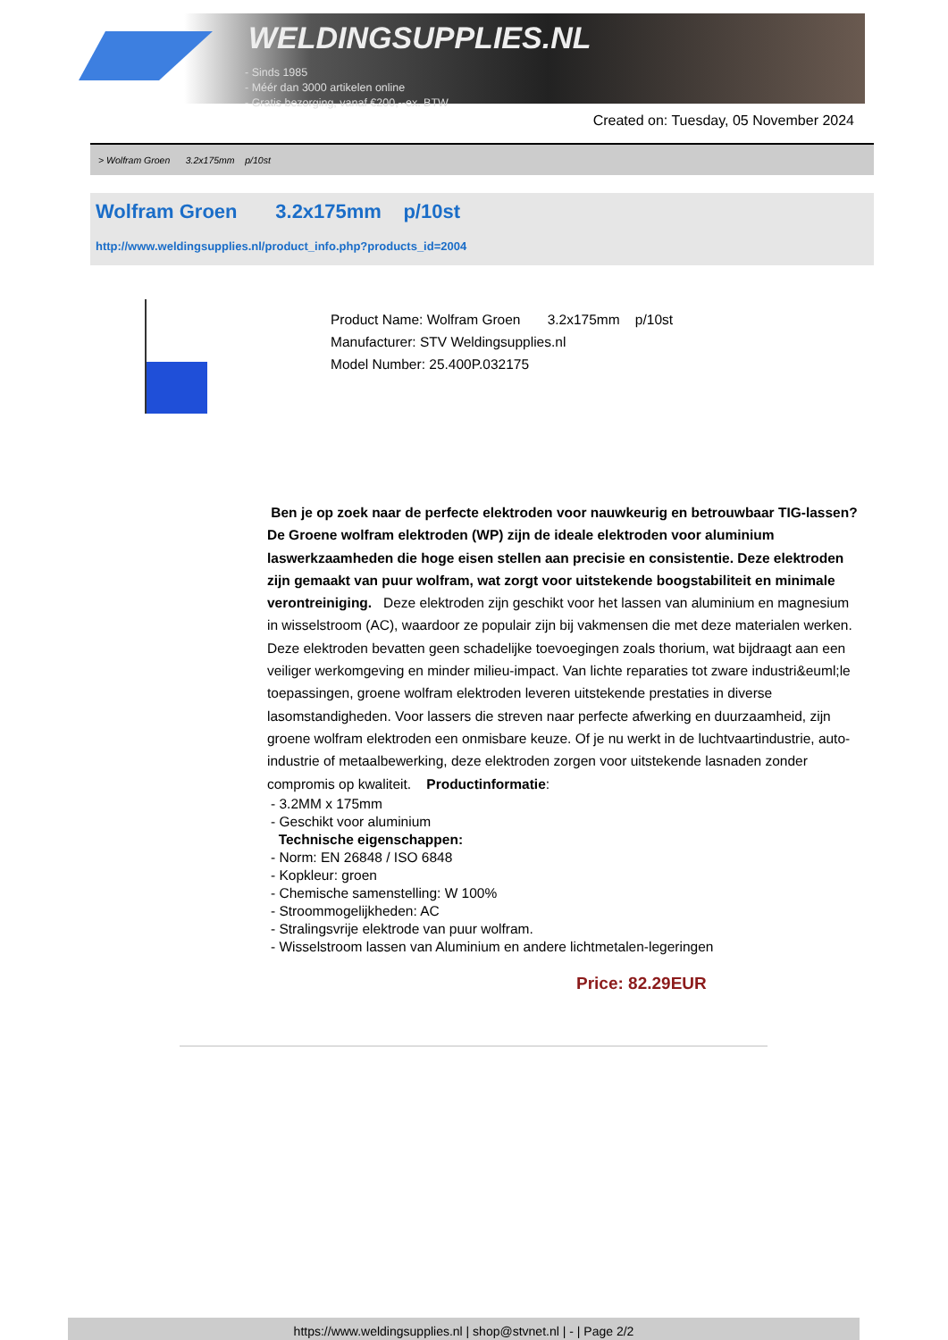WELDINGSUPPLIES.NL
- Sinds 1985
- Méér dan 3000 artikelen online
- Gratis bezorging, vanaf €200,--ex. BTW
Created on: Tuesday, 05 November 2024
> Wolfram Groen 3.2x175mm p/10st
Wolfram Groen 3.2x175mm p/10st
http://www.weldingsupplies.nl/product_info.php?products_id=2004
Product Name: Wolfram Groen 3.2x175mm p/10st
Manufacturer: STV Weldingsupplies.nl
Model Number: 25.400P.032175
Ben je op zoek naar de perfecte elektroden voor nauwkeurig en betrouwbaar TIG-lassen? De Groene wolfram elektroden (WP) zijn de ideale elektroden voor aluminium laswerkzaamheden die hoge eisen stellen aan precisie en consistentie. Deze elektroden zijn gemaakt van puur wolfram, wat zorgt voor uitstekende boogstabiliteit en minimale verontreiniging. Deze elektroden zijn geschikt voor het lassen van aluminium en magnesium in wisselstroom (AC), waardoor ze populair zijn bij vakmensen die met deze materialen werken. Deze elektroden bevatten geen schadelijke toevoegingen zoals thorium, wat bijdraagt aan een veiliger werkomgeving en minder milieu-impact. Van lichte reparaties tot zware industri&euml;le toepassingen, groene wolfram elektroden leveren uitstekende prestaties in diverse lasomstandigheden. Voor lassers die streven naar perfecte afwerking en duurzaamheid, zijn groene wolfram elektroden een onmisbare keuze. Of je nu werkt in de luchtvaartindustrie, auto-industrie of metaalbewerking, deze elektroden zorgen voor uitstekende lasnaden zonder compromis op kwaliteit. Productinformatie:
- 3.2MM x 175mm
- Geschikt voor aluminium
Technische eigenschappen:
- Norm: EN 26848 / ISO 6848
- Kopkleur: groen
- Chemische samenstelling: W 100%
- Stroommogelijkheden: AC
- Stralingsvrije elektrode van puur wolfram.
- Wisselstroom lassen van Aluminium en andere lichtmetalen-legeringen
Price: 82.29EUR
https://www.weldingsupplies.nl | shop@stvnet.nl | - | Page 2/2